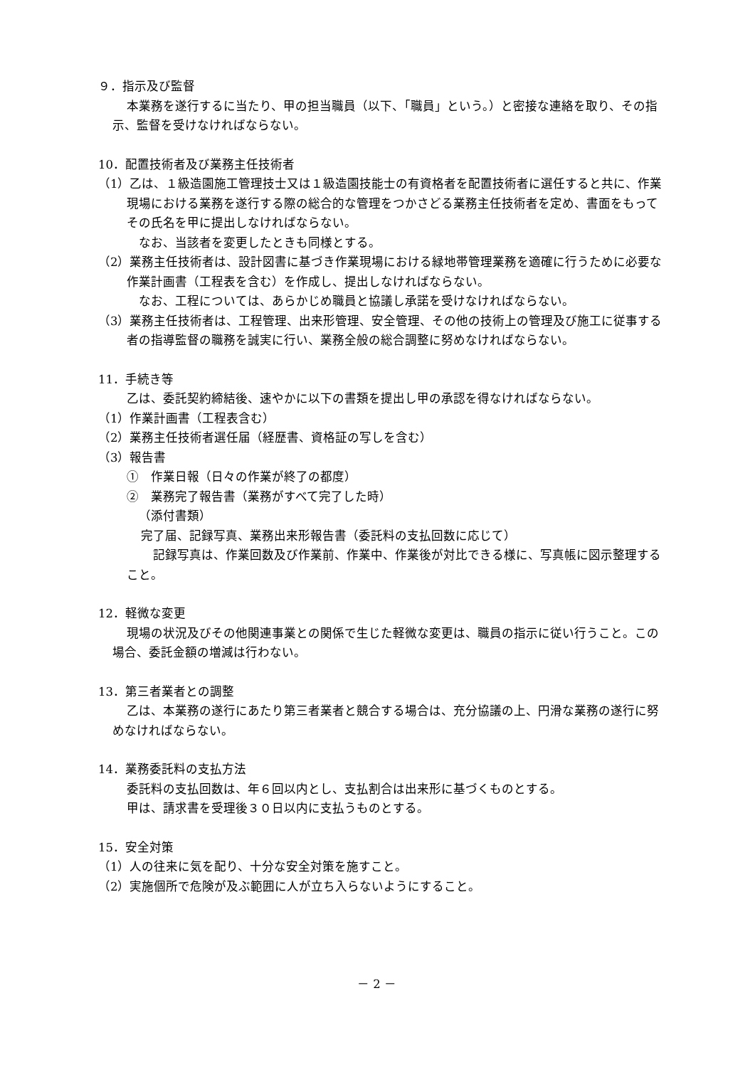９．指示及び監督
本業務を遂行するに当たり、甲の担当職員（以下、「職員」という。）と密接な連絡を取り、その指示、監督を受けなければならない。
10．配置技術者及び業務主任技術者
（1）乙は、１級造園施工管理技士又は１級造園技能士の有資格者を配置技術者に選任すると共に、作業現場における業務を遂行する際の総合的な管理をつかさどる業務主任技術者を定め、書面をもってその氏名を甲に提出しなければならない。
　なお、当該者を変更したときも同様とする。
（2）業務主任技術者は、設計図書に基づき作業現場における緑地帯管理業務を適確に行うために必要な作業計画書（工程表を含む）を作成し、提出しなければならない。
　なお、工程については、あらかじめ職員と協議し承諾を受けなければならない。
（3）業務主任技術者は、工程管理、出来形管理、安全管理、その他の技術上の管理及び施工に従事する者の指導監督の職務を誠実に行い、業務全般の総合調整に努めなければならない。
11．手続き等
乙は、委託契約締結後、速やかに以下の書類を提出し甲の承認を得なければならない。
（1）作業計画書（工程表含む）
（2）業務主任技術者選任届（経歴書、資格証の写しを含む）
（3）報告書
①　作業日報（日々の作業が終了の都度）
②　業務完了報告書（業務がすべて完了した時）
（添付書類）
完了届、記録写真、業務出来形報告書（委託料の支払回数に応じて）
　記録写真は、作業回数及び作業前、作業中、作業後が対比できる様に、写真帳に図示整理すること。
12．軽微な変更
現場の状況及びその他関連事業との関係で生じた軽微な変更は、職員の指示に従い行うこと。この場合、委託金額の増減は行わない。
13．第三者業者との調整
乙は、本業務の遂行にあたり第三者業者と競合する場合は、充分協議の上、円滑な業務の遂行に努めなければならない。
14．業務委託料の支払方法
委託料の支払回数は、年６回以内とし、支払割合は出来形に基づくものとする。
甲は、請求書を受理後３０日以内に支払うものとする。
15．安全対策
（1）人の往来に気を配り、十分な安全対策を施すこと。
（2）実施個所で危険が及ぶ範囲に人が立ち入らないようにすること。
－ 2 －